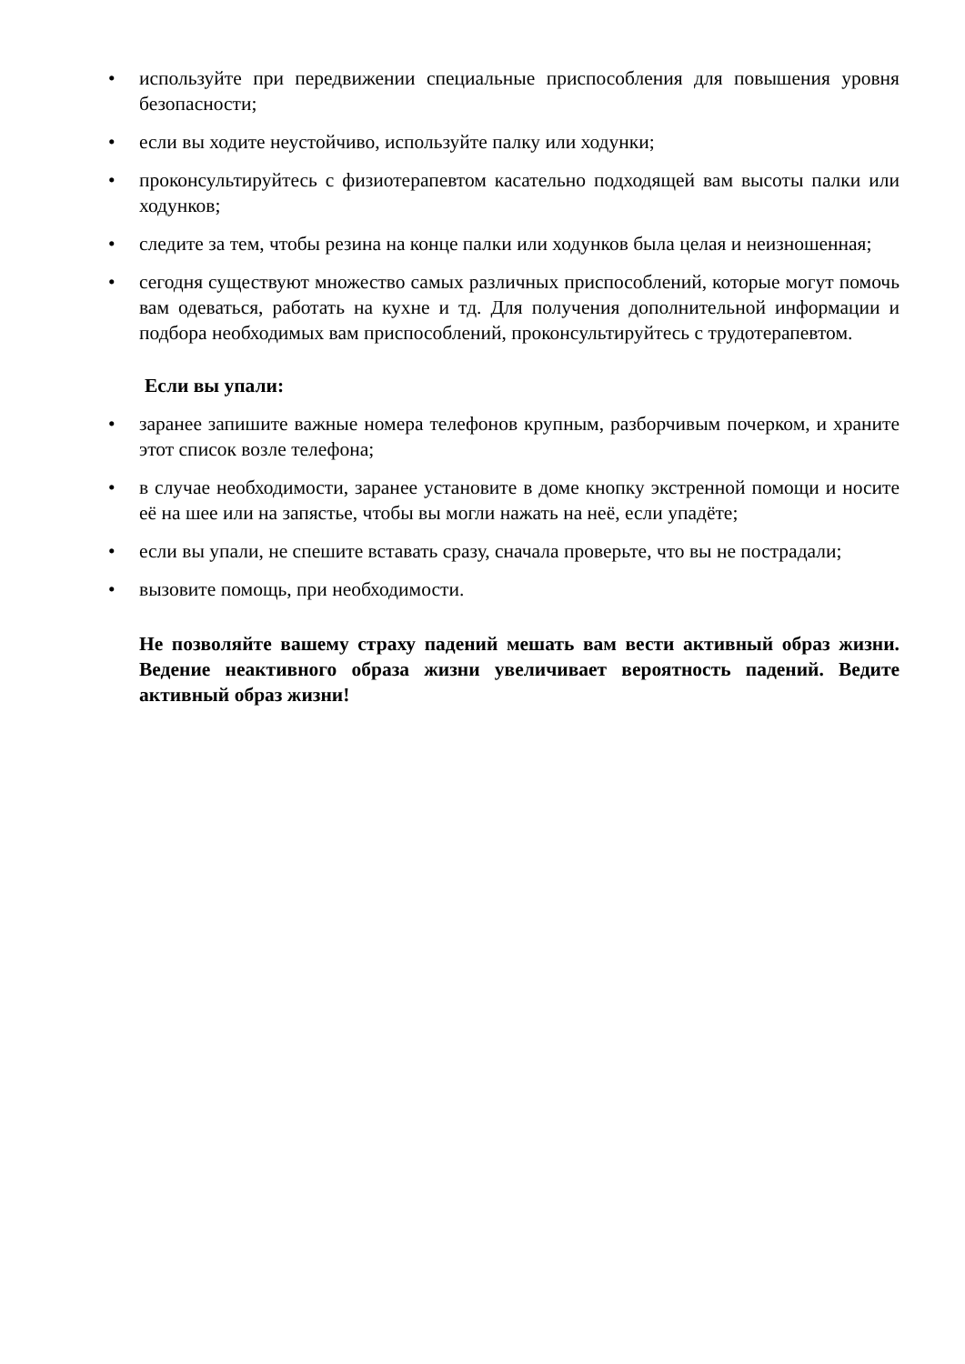• используйте при передвижении специальные приспособления для повышения уровня безопасности;
• если вы ходите неустойчиво, используйте палку или ходунки;
• проконсультируйтесь с физиотерапевтом касательно подходящей вам высоты палки или ходунков;
• следите за тем, чтобы резина на конце палки или ходунков была целая и неизношенная;
• сегодня существуют множество самых различных приспособлений, которые могут помочь вам одеваться, работать на кухне и тд. Для получения дополнительной информации и подбора необходимых вам приспособлений, проконсультируйтесь с трудотерапевтом.
Если вы упали:
• заранее запишите важные номера телефонов крупным, разборчивым почерком, и храните этот список возле телефона;
• в случае необходимости, заранее установите в доме кнопку экстренной помощи и носите её на шее или на запястье, чтобы вы могли нажать на неё, если упадёте;
• если вы упали, не спешите вставать сразу, сначала проверьте, что вы не пострадали;
• вызовите помощь, при необходимости.
Не позволяйте вашему страху падений мешать вам вести активный образ жизни. Ведение неактивного образа жизни увеличивает вероятность падений. Ведите активный образ жизни!